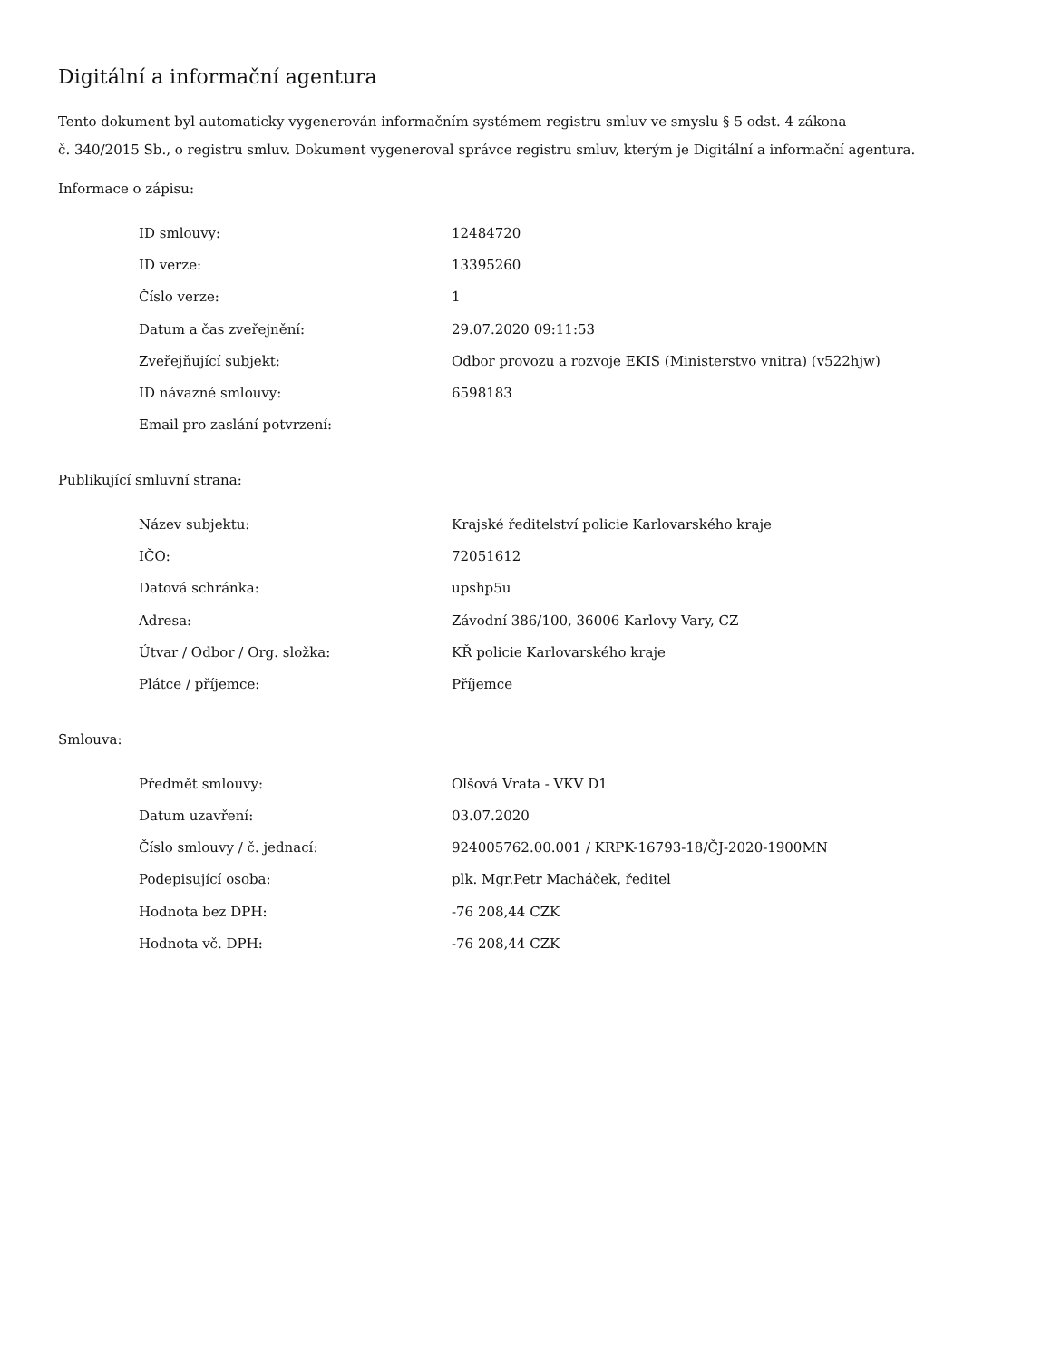Digitální a informační agentura
Tento dokument byl automaticky vygenerován informačním systémem registru smluv ve smyslu § 5 odst. 4 zákona
č. 340/2015 Sb., o registru smluv. Dokument vygeneroval správce registru smluv, kterým je Digitální a informační agentura.
Informace o zápisu:
| ID smlouvy: | 12484720 |
| ID verze: | 13395260 |
| Číslo verze: | 1 |
| Datum a čas zveřejnění: | 29.07.2020 09:11:53 |
| Zveřejňující subjekt: | Odbor provozu a rozvoje EKIS (Ministerstvo vnitra) (v522hjw) |
| ID návazné smlouvy: | 6598183 |
| Email pro zaslání potvrzení: | |
Publikující smluvní strana:
| Název subjektu: | Krajské ředitelství policie Karlovarského kraje |
| IČO: | 72051612 |
| Datová schránka: | upshp5u |
| Adresa: | Závodní 386/100, 36006 Karlovy Vary, CZ |
| Útvar / Odbor / Org. složka: | KŘ policie Karlovarského kraje |
| Plátce / příjemce: | Příjemce |
Smlouva:
| Předmět smlouvy: | Olšová Vrata - VKV D1 |
| Datum uzavření: | 03.07.2020 |
| Číslo smlouvy / č. jednací: | 924005762.00.001 / KRPK-16793-18/ČJ-2020-1900MN |
| Podepisující osoba: | plk. Mgr.Petr Macháček, ředitel |
| Hodnota bez DPH: | -76 208,44 CZK |
| Hodnota vč. DPH: | -76 208,44 CZK |